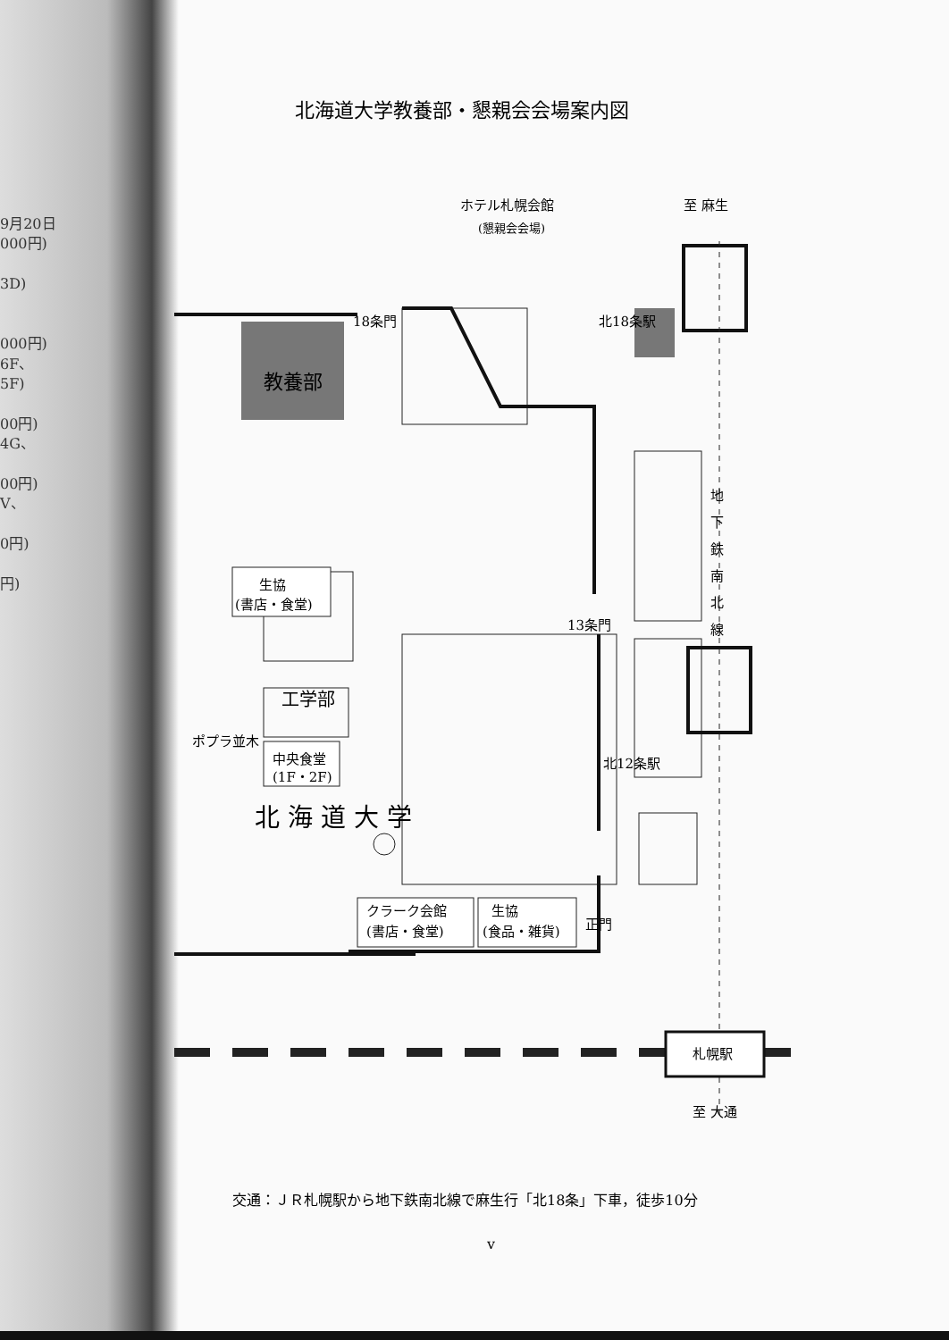9月20日
000円)
3D)
000円)
6F、
5F)
00円)
4G、
00円)
V、
0円)
円)
北海道大学教養部・懇親会会場案内図
ホテル札幌会館
(懇親会会場)
至 麻生
18条門
北18条駅
教養部
生協
(書店・食堂)
工学部
ポプラ並木
中央食堂
(1F・2F)
13条門
北12条駅
地
下
鉄
南
北
線
北 海 道 大 学
正門
クラーク会館
(書店・食堂)
生協
(食品・雑貨)
札幌駅
至 大通
交通：ＪＲ札幌駅から地下鉄南北線で麻生行「北18条」下車，徒歩10分
v